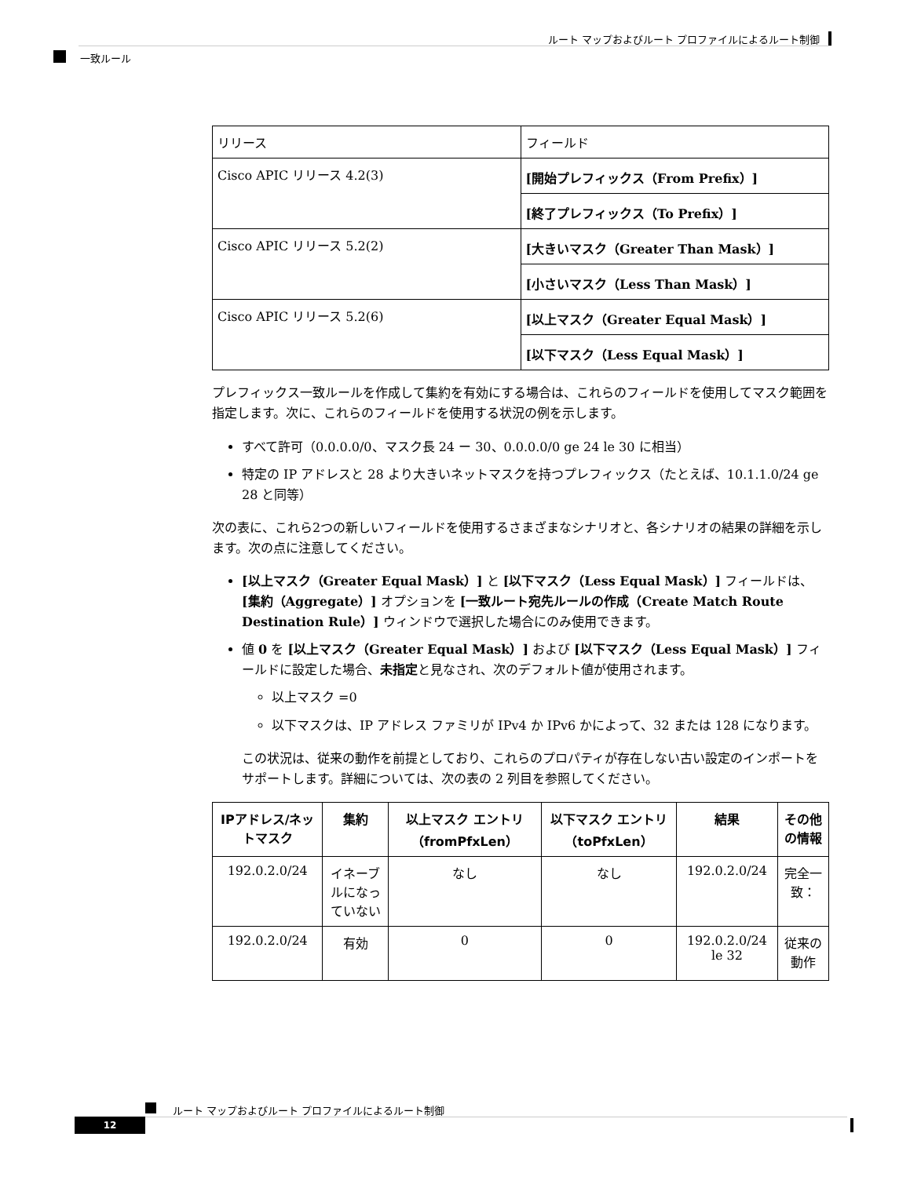ルート マップおよびルート プロファイルによるルート制御
一致ルール
| リリース | フィールド |
| Cisco APIC リリース 4.2(3) | [開始プレフィックス（From Prefix）] |
| | [終了プレフィックス（To Prefix）] |
| Cisco APIC リリース 5.2(2) | [大きいマスク（Greater Than Mask）] |
| | [小さいマスク（Less Than Mask）] |
| Cisco APIC リリース 5.2(6) | [以上マスク（Greater Equal Mask）] |
| | [以下マスク（Less Equal Mask）] |
プレフィックス一致ルールを作成して集約を有効にする場合は、これらのフィールドを使用してマスク範囲を指定します。次に、これらのフィールドを使用する状況の例を示します。
すべて許可（0.0.0.0/0、マスク長 24 ー 30、0.0.0.0/0 ge 24 le 30 に相当）
特定の IP アドレスと 28 より大きいネットマスクを持つプレフィックス（たとえば、10.1.1.0/24 ge 28 と同等）
次の表に、これら2つの新しいフィールドを使用するさまざまなシナリオと、各シナリオの結果の詳細を示します。次の点に注意してください。
[以上マスク（Greater Equal Mask）] と [以下マスク（Less Equal Mask）] フィールドは、[集約（Aggregate）] オプションを [一致ルート宛先ルールの作成（Create Match Route Destination Rule）] ウィンドウで選択した場合にのみ使用できます。
値 0 を [以上マスク（Greater Equal Mask）] および [以下マスク（Less Equal Mask）] フィールドに設定した場合、未指定と見なされ、次のデフォルト値が使用されます。
以上マスク =0
以下マスクは、IP アドレス ファミリが IPv4 か IPv6 かによって、32 または 128 になります。
この状況は、従来の動作を前提としており、これらのプロパティが存在しない古い設定のインポートをサポートします。詳細については、次の表の 2 列目を参照してください。
| IPアドレス/ネットマスク | 集約 | 以上マスク エントリ（fromPfxLen） | 以下マスク エントリ（toPfxLen） | 結果 | その他の情報 |
| --- | --- | --- | --- | --- | --- |
| 192.0.2.0/24 | イネーブルになっていない | なし | なし | 192.0.2.0/24 | 完全一致： |
| 192.0.2.0/24 | 有効 | 0 | 0 | 192.0.2.0/24 le 32 | 従来の動作 |
ルート マップおよびルート プロファイルによるルート制御
12